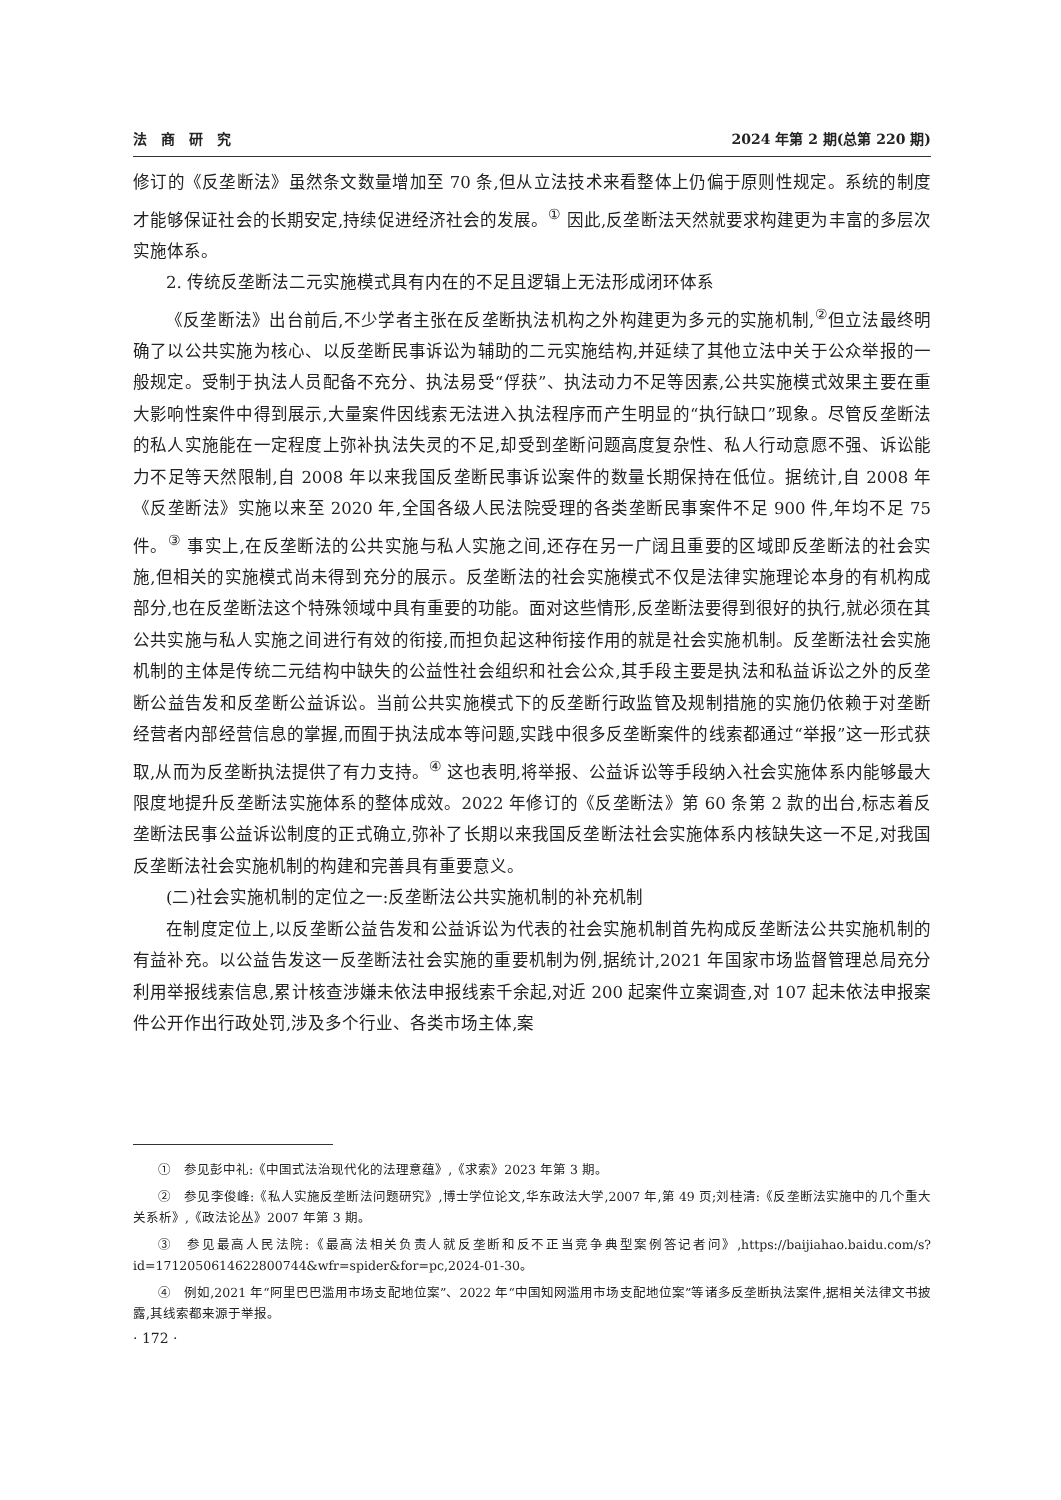法　商　研　究 2024 年第 2 期(总第 220 期)
修订的《反垄断法》虽然条文数量增加至 70 条,但从立法技术来看整体上仍偏于原则性规定。系统的制度才能够保证社会的长期安定,持续促进经济社会的发展。<sup>①</sup> 因此,反垄断法天然就要求构建更为丰富的多层次实施体系。
2. 传统反垄断法二元实施模式具有内在的不足且逻辑上无法形成闭环体系
《反垄断法》出台前后,不少学者主张在反垄断执法机构之外构建更为多元的实施机制,<sup>②</sup>但立法最终明确了以公共实施为核心、以反垄断民事诉讼为辅助的二元实施结构,并延续了其他立法中关于公众举报的一般规定。受制于执法人员配备不充分、执法易受“俘获”、执法动力不足等因素,公共实施模式效果主要在重大影响性案件中得到展示,大量案件因线索无法进入执法程序而产生明显的“执行缺口”现象。尽管反垄断法的私人实施能在一定程度上弥补执法失灵的不足,却受到垄断问题高度复杂性、私人行动意愿不强、诉讼能力不足等天然限制,自 2008 年以来我国反垄断民事诉讼案件的数量长期保持在低位。据统计,自 2008 年《反垄断法》实施以来至 2020 年,全国各级人民法院受理的各类垄断民事案件不足 900 件,年均不足 75 件。<sup>③</sup> 事实上,在反垄断法的公共实施与私人实施之间,还存在另一广阔且重要的区域即反垄断法的社会实施,但相关的实施模式尚未得到充分的展示。反垄断法的社会实施模式不仅是法律实施理论本身的有机构成部分,也在反垄断法这个特殊领域中具有重要的功能。面对这些情形,反垄断法要得到很好的执行,就必须在其公共实施与私人实施之间进行有效的衔接,而担负起这种衔接作用的就是社会实施机制。反垄断法社会实施机制的主体是传统二元结构中缺失的公益性社会组织和社会公众,其手段主要是执法和私益诉讼之外的反垄断公益告发和反垄断公益诉讼。当前公共实施模式下的反垄断行政监管及规制措施的实施仍依赖于对垄断经营者内部经营信息的掌握,而囿于执法成本等问题,实践中很多反垄断案件的线索都通过“举报”这一形式获取,从而为反垄断执法提供了有力支持。<sup>④</sup> 这也表明,将举报、公益诉讼等手段纳入社会实施体系内能够最大限度地提升反垄断法实施体系的整体成效。2022 年修订的《反垄断法》第 60 条第 2 款的出台,标志着反垄断法民事公益诉讼制度的正式确立,弥补了长期以来我国反垄断法社会实施体系内核缺失这一不足,对我国反垄断法社会实施机制的构建和完善具有重要意义。
(二)社会实施机制的定位之一:反垄断法公共实施机制的补充机制
在制度定位上,以反垄断公益告发和公益诉讼为代表的社会实施机制首先构成反垄断法公共实施机制的有益补充。以公益告发这一反垄断法社会实施的重要机制为例,据统计,2021 年国家市场监督管理总局充分利用举报线索信息,累计核查涉嫌未依法申报线索千余起,对近 200 起案件立案调查,对 107 起未依法申报案件公开作出行政处罚,涉及多个行业、各类市场主体,案
①　参见彭中礼:《中国式法治现代化的法理意蕴》,《求索》2023 年第 3 期。
②　参见李俊峰:《私人实施反垄断法问题研究》,博士学位论文,华东政法大学,2007 年,第 49 页;刘桂清:《反垄断法实施中的几个重大关系析》,《政法论丛》2007 年第 3 期。
③　参见最高人民法院:《最高法相关负责人就反垄断和反不正当竞争典型案例答记者问》,https://baijiahao.baidu.com/s? id=1712050614622800744&wfr=spider&for=pc,2024-01-30。
④　例如,2021 年“阿里巴巴滥用市场支配地位案”、2022 年“中国知网滥用市场支配地位案”等诸多反垄断执法案件,据相关法律文书披露,其线索都来源于举报。
· 172 ·